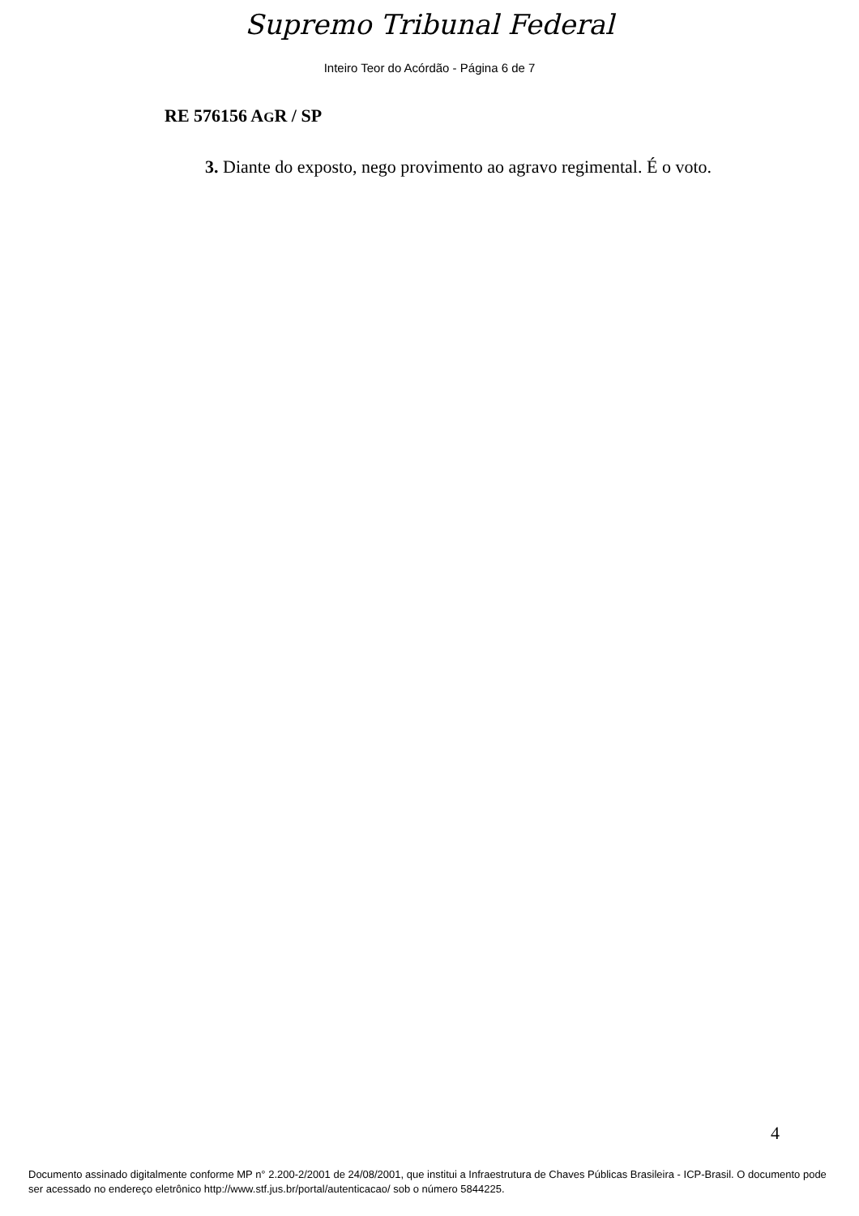Supremo Tribunal Federal
Inteiro Teor do Acórdão - Página 6 de 7
RE 576156 AGR / SP
3. Diante do exposto, nego provimento ao agravo regimental. É o voto.
4
Documento assinado digitalmente conforme MP n° 2.200-2/2001 de 24/08/2001, que institui a Infraestrutura de Chaves Públicas Brasileira - ICP-Brasil. O documento pode ser acessado no endereço eletrônico http://www.stf.jus.br/portal/autenticacao/ sob o número 5844225.